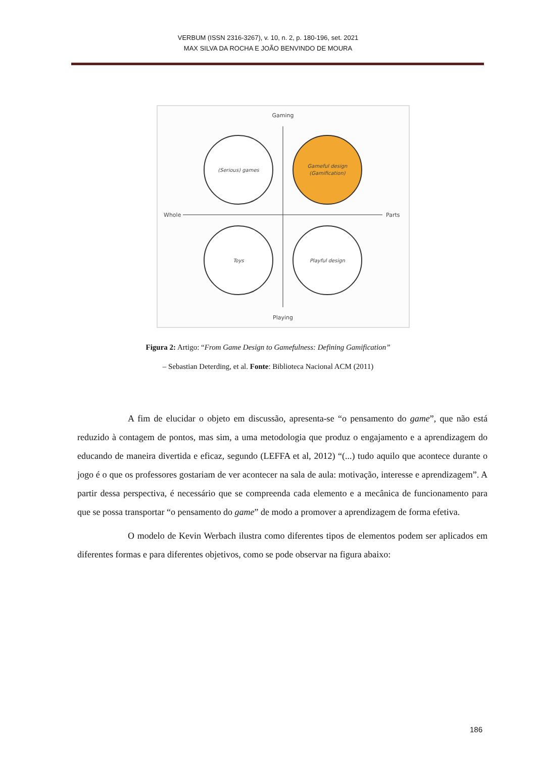VERBUM (ISSN 2316-3267), v. 10, n. 2, p. 180-196, set. 2021
MAX SILVA DA ROCHA E JOÃO BENVINDO DE MOURA
Gaming
Playing
Whole
Parts
(Serious) games
Gameful design
(Gamification)
Toys
Playful design
Figura 2: Artigo: “From Game Design to Gamefulness: Defining Gamification”
– Sebastian Deterding, et al. Fonte: Biblioteca Nacional ACM (2011)
A fim de elucidar o objeto em discussão, apresenta-se “o pensamento do game”, que não está reduzido à contagem de pontos, mas sim, a uma metodologia que produz o engajamento e a aprendizagem do educando de maneira divertida e eficaz, segundo (LEFFA et al, 2012) “(...) tudo aquilo que acontece durante o jogo é o que os professores gostariam de ver acontecer na sala de aula: motivação, interesse e aprendizagem”. A partir dessa perspectiva, é necessário que se compreenda cada elemento e a mecânica de funcionamento para que se possa transportar “o pensamento do game” de modo a promover a aprendizagem de forma efetiva.
O modelo de Kevin Werbach ilustra como diferentes tipos de elementos podem ser aplicados em diferentes formas e para diferentes objetivos, como se pode observar na figura abaixo:
186